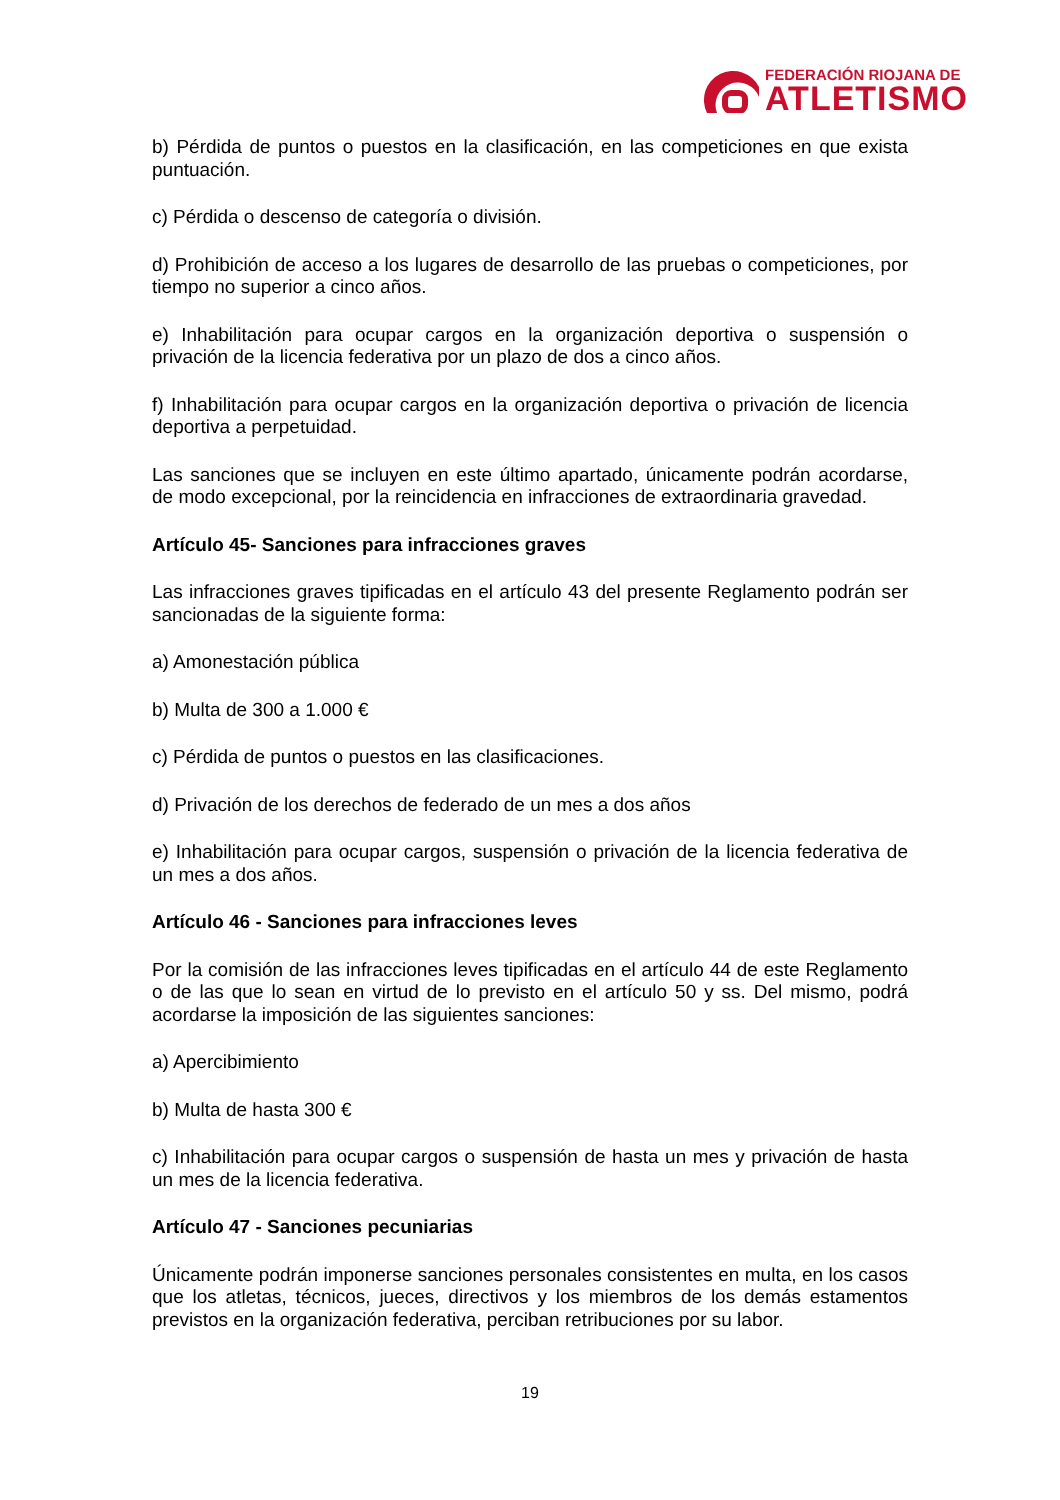FEDERACIÓN RIOJANA DE
ATLETISMO
b) Pérdida de puntos o puestos en la clasificación, en las competiciones en que exista puntuación.
c) Pérdida o descenso de categoría o división.
d) Prohibición de acceso a los lugares de desarrollo de las pruebas o competiciones, por tiempo no superior a cinco años.
e) Inhabilitación para ocupar cargos en la organización deportiva o suspensión o privación de la licencia federativa por un plazo de dos a cinco años.
f) Inhabilitación para ocupar cargos en la organización deportiva o privación de licencia deportiva a perpetuidad.
Las sanciones que se incluyen en este último apartado, únicamente podrán acordarse, de modo excepcional, por la reincidencia en infracciones de extraordinaria gravedad.
Artículo 45- Sanciones para infracciones graves
Las infracciones graves tipificadas en el artículo 43 del presente Reglamento podrán ser sancionadas de la siguiente forma:
a) Amonestación pública
b) Multa de 300 a 1.000 €
c) Pérdida de puntos o puestos en las clasificaciones.
d) Privación de los derechos de federado de un mes a dos años
e) Inhabilitación para ocupar cargos, suspensión o privación de la licencia federativa de un mes a dos años.
Artículo 46 - Sanciones para infracciones leves
Por la comisión de las infracciones leves tipificadas en el artículo 44 de este Reglamento o de las que lo sean en virtud de lo previsto en el artículo 50 y ss. Del mismo, podrá acordarse la imposición de las siguientes sanciones:
a) Apercibimiento
b) Multa de hasta 300 €
c) Inhabilitación para ocupar cargos o suspensión de hasta un mes y privación de hasta un mes de la licencia federativa.
Artículo 47 - Sanciones pecuniarias
Únicamente podrán imponerse sanciones personales consistentes en multa, en los casos que los atletas, técnicos, jueces, directivos y los miembros de los demás estamentos previstos en la organización federativa, perciban retribuciones por su labor.
19